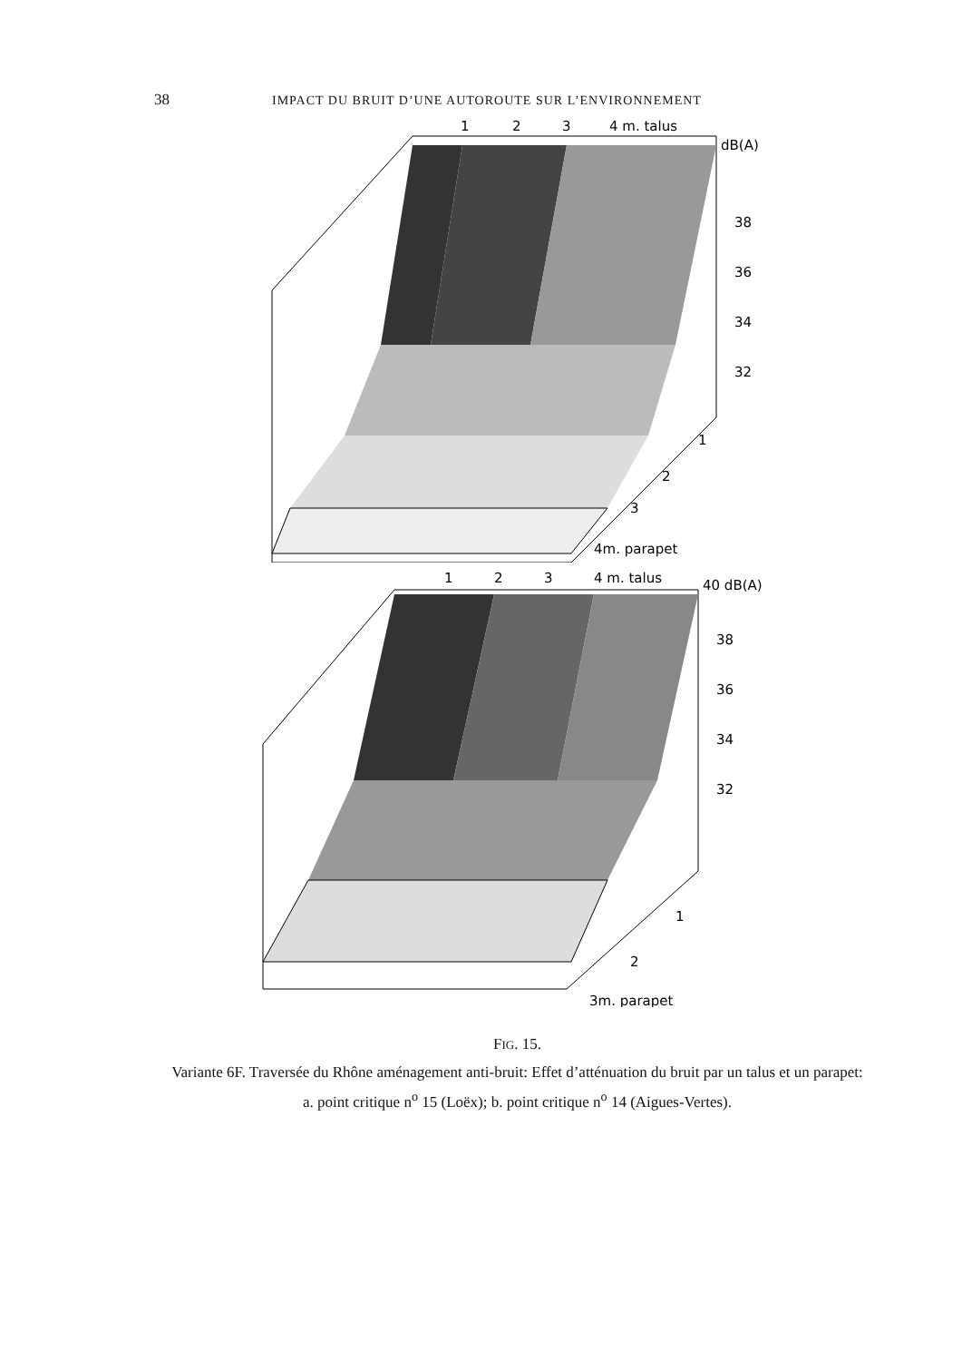38 IMPACT DU BRUIT D’UNE AUTOROUTE SUR L’ENVIRONNEMENT
1
2
3
4 m. talus
dB(A)
38
36
34
32
1
2
3
4m. parapet
1
2
3
4 m. talus
40 dB(A)
38
36
34
32
1
2
3m. parapet
FIG. 15.
Variante 6F. Traversée du Rhône aménagement anti-bruit: Effet d’atténuation du bruit par un talus et un parapet:
a. point critique n<sup>o</sup> 15 (Loëx); b. point critique n<sup>o</sup> 14 (Aigues-Vertes).